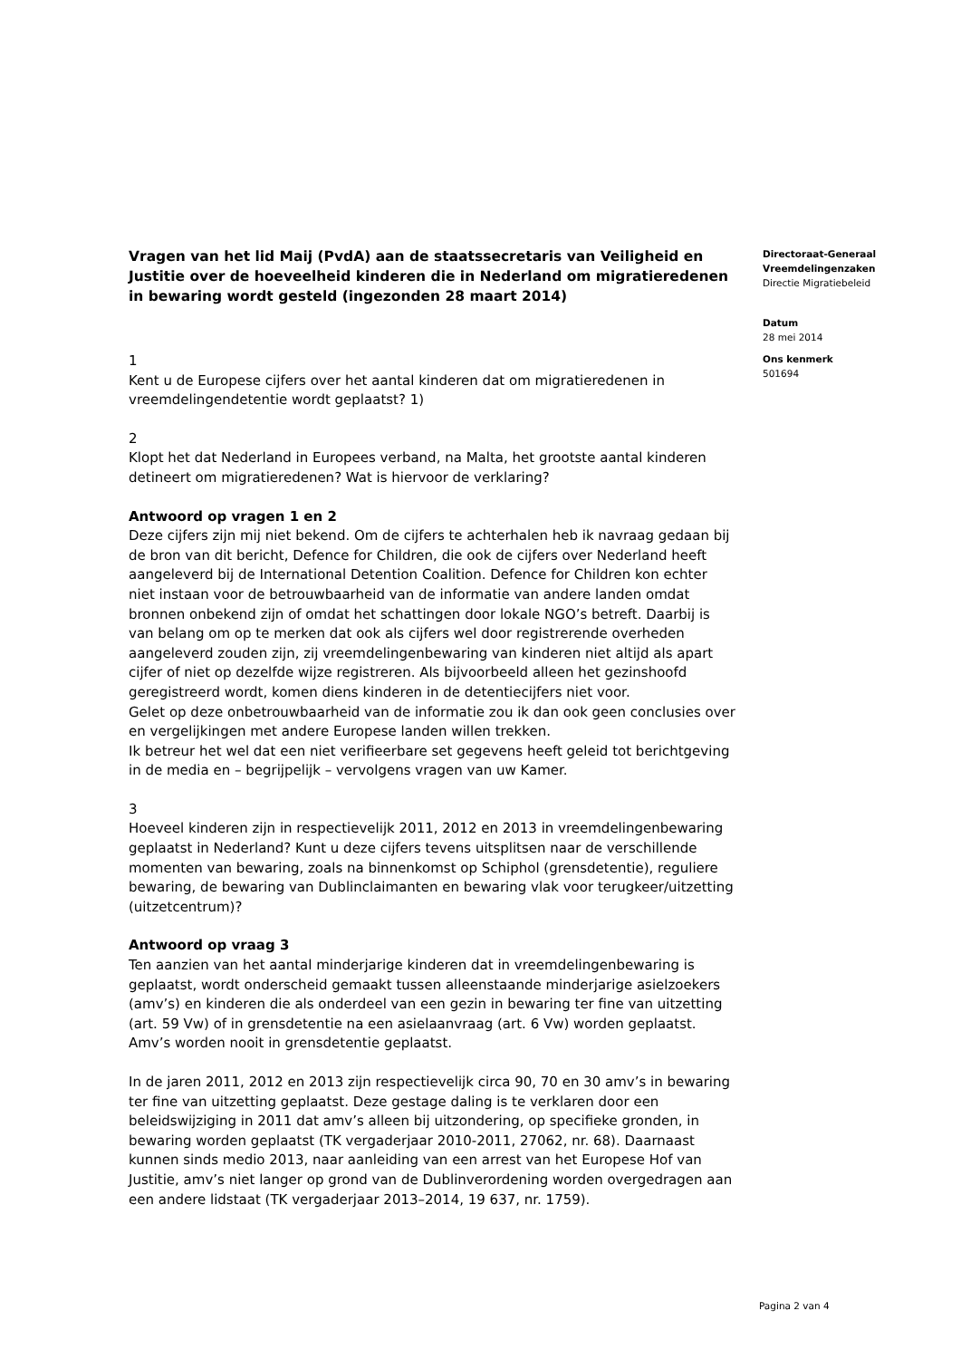Vragen van het lid Maij (PvdA) aan de staatssecretaris van Veiligheid en Justitie over de hoeveelheid kinderen die in Nederland om migratieredenen in bewaring wordt gesteld (ingezonden 28 maart 2014)
1
Kent u de Europese cijfers over het aantal kinderen dat om migratieredenen in vreemdelingendetentie wordt geplaatst? 1)
2
Klopt het dat Nederland in Europees verband, na Malta, het grootste aantal kinderen detineert om migratieredenen? Wat is hiervoor de verklaring?
Antwoord op vragen 1 en 2
Deze cijfers zijn mij niet bekend. Om de cijfers te achterhalen heb ik navraag gedaan bij de bron van dit bericht, Defence for Children, die ook de cijfers over Nederland heeft aangeleverd bij de International Detention Coalition. Defence for Children kon echter niet instaan voor de betrouwbaarheid van de informatie van andere landen omdat bronnen onbekend zijn of omdat het schattingen door lokale NGO’s betreft. Daarbij is van belang om op te merken dat ook als cijfers wel door registrerende overheden aangeleverd zouden zijn, zij vreemdelingenbewaring van kinderen niet altijd als apart cijfer of niet op dezelfde wijze registreren. Als bijvoorbeeld alleen het gezinshoofd geregistreerd wordt, komen diens kinderen in de detentiecijfers niet voor.
Gelet op deze onbetrouwbaarheid van de informatie zou ik dan ook geen conclusies over en vergelijkingen met andere Europese landen willen trekken.
Ik betreur het wel dat een niet verifieerbare set gegevens heeft geleid tot berichtgeving in de media en – begrijpelijk – vervolgens vragen van uw Kamer.
3
Hoeveel kinderen zijn in respectievelijk 2011, 2012 en 2013 in vreemdelingenbewaring geplaatst in Nederland? Kunt u deze cijfers tevens uitsplitsen naar de verschillende momenten van bewaring, zoals na binnenkomst op Schiphol (grensdetentie), reguliere bewaring, de bewaring van Dublinclaimanten en bewaring vlak voor terugkeer/uitzetting (uitzetcentrum)?
Antwoord op vraag 3
Ten aanzien van het aantal minderjarige kinderen dat in vreemdelingenbewaring is geplaatst, wordt onderscheid gemaakt tussen alleenstaande minderjarige asielzoekers (amv’s) en kinderen die als onderdeel van een gezin in bewaring ter fine van uitzetting (art. 59 Vw) of in grensdetentie na een asielaanvraag (art. 6 Vw) worden geplaatst. Amv’s worden nooit in grensdetentie geplaatst.
In de jaren 2011, 2012 en 2013 zijn respectievelijk circa 90, 70 en 30 amv’s in bewaring ter fine van uitzetting geplaatst. Deze gestage daling is te verklaren door een beleidswijziging in 2011 dat amv’s alleen bij uitzondering, op specifieke gronden, in bewaring worden geplaatst (TK vergaderjaar 2010-2011, 27062, nr. 68). Daarnaast kunnen sinds medio 2013, naar aanleiding van een arrest van het Europese Hof van Justitie, amv’s niet langer op grond van de Dublinverordening worden overgedragen aan een andere lidstaat (TK vergaderjaar 2013–2014, 19 637, nr. 1759).
Directoraat-Generaal Vreemdelingenzaken
Directie Migratiebeleid
Datum
28 mei 2014
Ons kenmerk
501694
Pagina 2 van 4